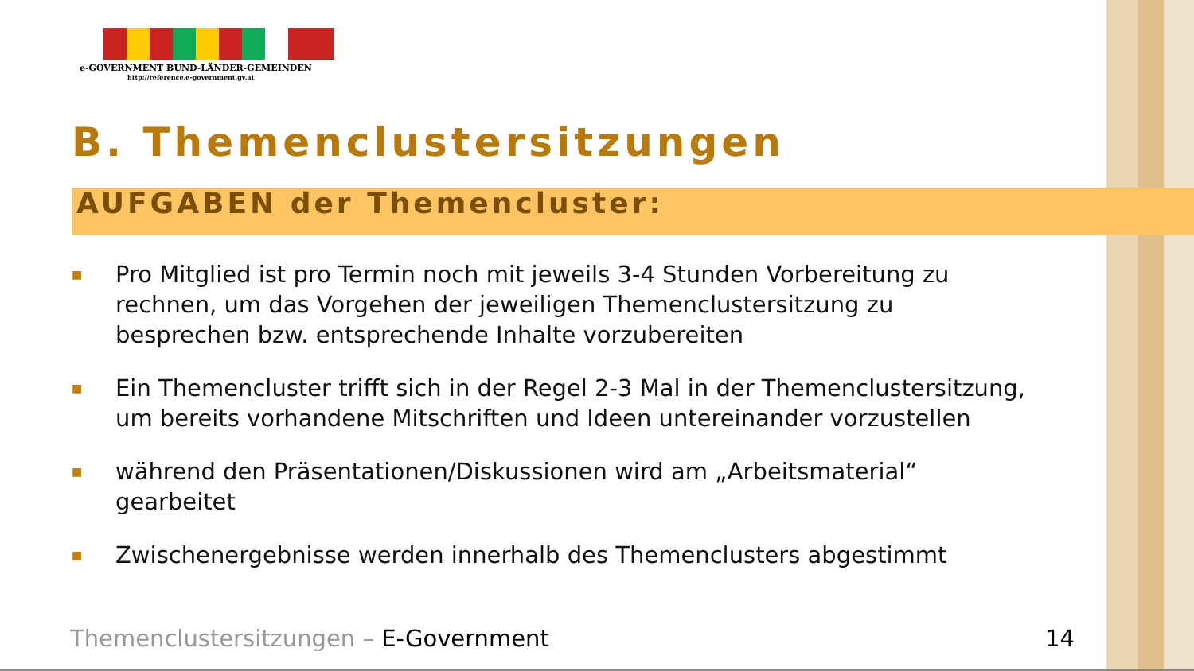e-GOVERNMENT BUND-LÄNDER-GEMEINDEN
http://reference.e-government.gv.at
B. Themenclustersitzungen
AUFGABEN der Themencluster:
■ Pro Mitglied ist pro Termin noch mit jeweils 3-4 Stunden Vorbereitung zu rechnen, um das Vorgehen der jeweiligen Themenclustersitzung zu besprechen bzw. entsprechende Inhalte vorzubereiten
■ Ein Themencluster trifft sich in der Regel 2-3 Mal in der Themenclustersitzung, um bereits vorhandene Mitschriften und Ideen untereinander vorzustellen
■ während den Präsentationen/Diskussionen wird am „Arbeitsmaterial“ gearbeitet
■ Zwischenergebnisse werden innerhalb des Themenclusters abgestimmt
Themenclustersitzungen – E-Government 14